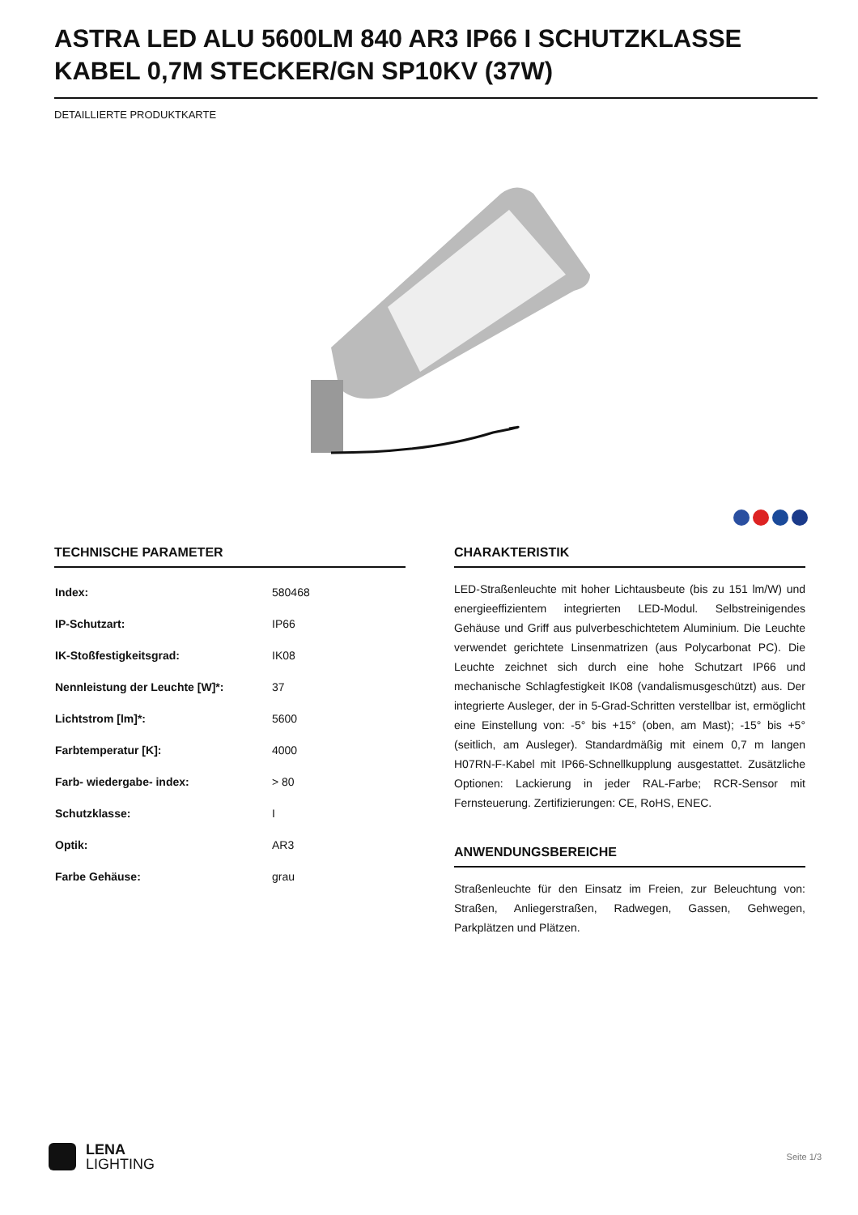ASTRA LED ALU 5600LM 840 AR3 IP66 I SCHUTZKLASSE KABEL 0,7M STECKER/GN SP10KV (37W)
DETAILLIERTE PRODUKTKARTE
TECHNISCHE PARAMETER
| Index: | 580468 |
| IP-Schutzart: | IP66 |
| IK-Stoßfestigkeitsgrad: | IK08 |
| Nennleistung der Leuchte [W]*: | 37 |
| Lichtstrom [lm]*: | 5600 |
| Farbtemperatur [K]: | 4000 |
| Farb- wiedergabe- index: | > 80 |
| Schutzklasse: | I |
| Optik: | AR3 |
| Farbe Gehäuse: | grau |
CHARAKTERISTIK
LED-Straßenleuchte mit hoher Lichtausbeute (bis zu 151 lm/W) und energieeffizientem integrierten LED-Modul. Selbstreinigendes Gehäuse und Griff aus pulverbeschichtetem Aluminium. Die Leuchte verwendet gerichtete Linsenmatrizen (aus Polycarbonat PC). Die Leuchte zeichnet sich durch eine hohe Schutzart IP66 und mechanische Schlagfestigkeit IK08 (vandalismusgeschützt) aus. Der integrierte Ausleger, der in 5-Grad-Schritten verstellbar ist, ermöglicht eine Einstellung von: -5° bis +15° (oben, am Mast); -15° bis +5° (seitlich, am Ausleger). Standardmäßig mit einem 0,7 m langen H07RN-F-Kabel mit IP66-Schnellkupplung ausgestattet. Zusätzliche Optionen: Lackierung in jeder RAL-Farbe; RCR-Sensor mit Fernsteuerung. Zertifizierungen: CE, RoHS, ENEC.
ANWENDUNGSBEREICHE
Straßenleuchte für den Einsatz im Freien, zur Beleuchtung von: Straßen, Anliegerstraßen, Radwegen, Gassen, Gehwegen, Parkplätzen und Plätzen.
LENA
LIGHTING
Seite 1/3